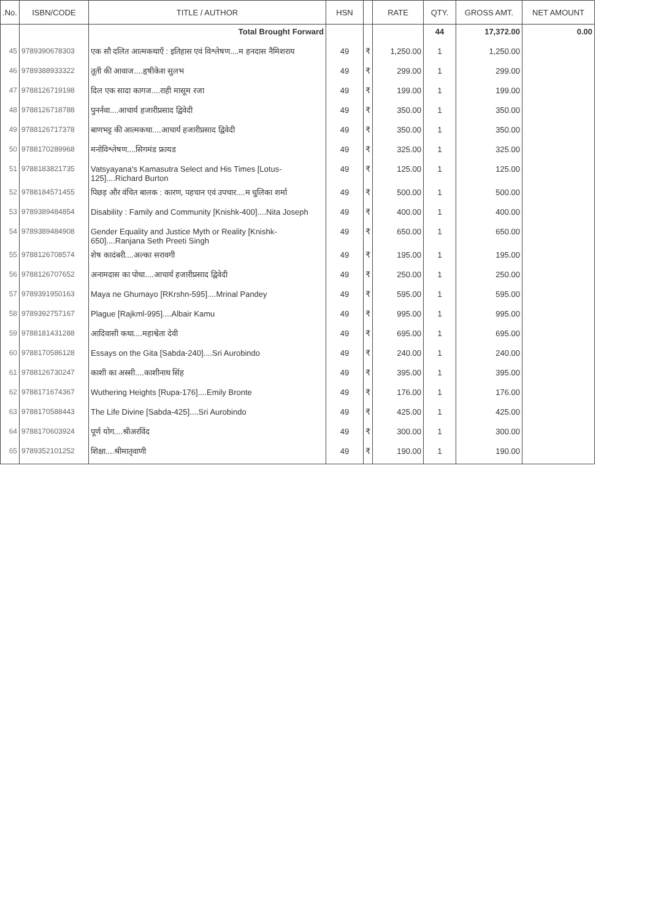| .No. | ISBN/CODE | TITLE / AUTHOR | HSN | | RATE | QTY. | GROSS AMT. | NET AMOUNT |
| --- | --- | --- | --- | --- | --- | --- | --- | --- |
| | | Total Brought Forward | | | | 44 | 17,372.00 | 0.00 |
| 45 | 9789390678303 | एक सौ दलित आत्मकथाएँ : इतिहास एवं विश्लेषण....म हनदास नैमिशराय | 49 | ₹ | 1,250.00 | 1 | 1,250.00 | |
| 46 | 9789388933322 | तूती की आवाज....हृषीकेश सुलभ | 49 | ₹ | 299.00 | 1 | 299.00 | |
| 47 | 9788126719198 | दिल एक सादा कागज....राही मासूम रजा | 49 | ₹ | 199.00 | 1 | 199.00 | |
| 48 | 9788126718788 | पुनर्नवा....आचार्य हजारीप्रसाद द्विवेदी | 49 | ₹ | 350.00 | 1 | 350.00 | |
| 49 | 9788126717378 | बाणभट्ट की आत्मकथा....आचार्य हजारीप्रसाद द्विवेदी | 49 | ₹ | 350.00 | 1 | 350.00 | |
| 50 | 9788170289968 | मनोविश्लेषण....सिगमंड फ्रायड | 49 | ₹ | 325.00 | 1 | 325.00 | |
| 51 | 9788183821735 | Vatsyayana's Kamasutra Select and His Times [Lotus-125]....Richard Burton | 49 | ₹ | 125.00 | 1 | 125.00 | |
| 52 | 9788184571455 | पिछड़ और वंचित बालक : कारण, पहचान एवं उपचार....म धुलिका शर्मा | 49 | ₹ | 500.00 | 1 | 500.00 | |
| 53 | 9789389484854 | Disability : Family and Community [Knishk-400]....Nita Joseph | 49 | ₹ | 400.00 | 1 | 400.00 | |
| 54 | 9789389484908 | Gender Equality and Justice Myth or Reality [Knishk-650]....Ranjana Seth Preeti Singh | 49 | ₹ | 650.00 | 1 | 650.00 | |
| 55 | 9788126708574 | शेष कादंबरी....अल्का सरावगी | 49 | ₹ | 195.00 | 1 | 195.00 | |
| 56 | 9788126707652 | अनामदास का पोथा....आचार्य हजारीप्रसाद द्विवेदी | 49 | ₹ | 250.00 | 1 | 250.00 | |
| 57 | 9789391950163 | Maya ne Ghumayo [RKrshn-595]....Mrinal Pandey | 49 | ₹ | 595.00 | 1 | 595.00 | |
| 58 | 9789392757167 | Plague [Rajkml-995]....Albair Kamu | 49 | ₹ | 995.00 | 1 | 995.00 | |
| 59 | 9788181431288 | आदिवासी कथा....महाश्वेता देवी | 49 | ₹ | 695.00 | 1 | 695.00 | |
| 60 | 9788170586128 | Essays on the Gita [Sabda-240]....Sri Aurobindo | 49 | ₹ | 240.00 | 1 | 240.00 | |
| 61 | 9788126730247 | काशी का अस्सी....काशीनाथ सिंह | 49 | ₹ | 395.00 | 1 | 395.00 | |
| 62 | 9788171674367 | Wuthering Heights [Rupa-176]....Emily Bronte | 49 | ₹ | 176.00 | 1 | 176.00 | |
| 63 | 9788170588443 | The Life Divine [Sabda-425]....Sri Aurobindo | 49 | ₹ | 425.00 | 1 | 425.00 | |
| 64 | 9788170603924 | पूर्ण योग....श्रीअरविंद | 49 | ₹ | 300.00 | 1 | 300.00 | |
| 65 | 9789352101252 | शिक्षा....श्रीमातृवाणी | 49 | ₹ | 190.00 | 1 | 190.00 | |